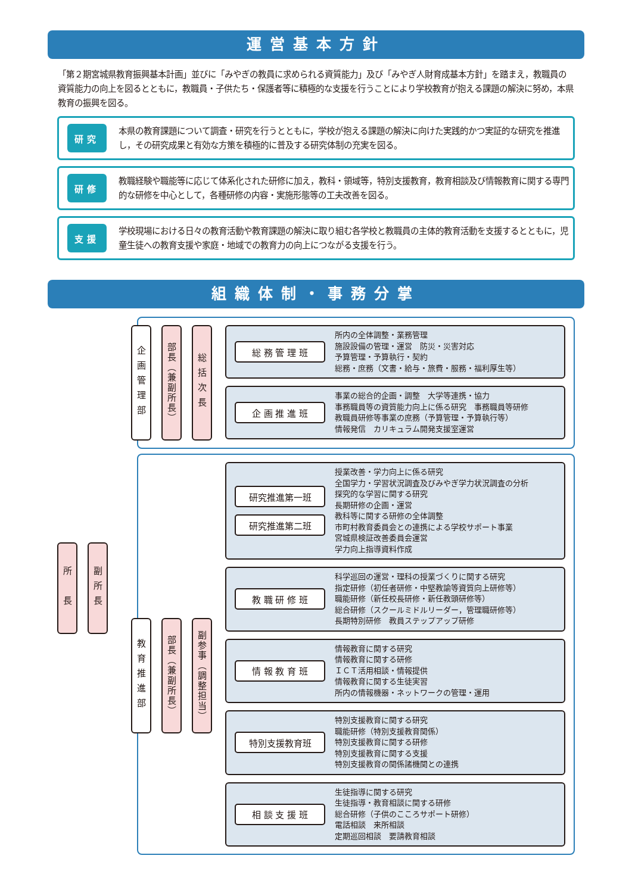運営基本方針
「第２期宮城県教育振興基本計画」並びに「みやぎの教員に求められる資質能力」及び「みやぎ人財育成基本方針」を踏まえ，教職員の資質能力の向上を図るとともに，教職員・子供たち・保護者等に積極的な支援を行うことにより学校教育が抱える課題の解決に努め，本県教育の振興を図る。
研究
本県の教育課題について調査・研究を行うとともに，学校が抱える課題の解決に向けた実践的かつ実証的な研究を推進し，その研究成果と有効な方策を積極的に普及する研究体制の充実を図る。
研修
教職経験や職能等に応じて体系化された研修に加え，教科・領域等，特別支援教育，教育相談及び情報教育に関する専門的な研修を中心として，各種研修の内容・実施形態等の工夫改善を図る。
支援
学校現場における日々の教育活動や教育課題の解決に取り組む各学校と教職員の主体的教育活動を支援するとともに，児童生徒への教育支援や家庭・地域での教育力の向上につながる支援を行う。
組織体制・事務分掌
所　長
副所長
企画管理部
部長（兼副所長）
総括次長
総 務 管 理 班
所内の全体調整・業務管理
施設設備の管理・運営　防災・災害対応
予算管理・予算執行・契約
総務・庶務（文書・給与・旅費・服務・福利厚生等）
企 画 推 進 班
事業の総合的企画・調整　大学等連携・協力
事務職員等の資質能力向上に係る研究　事務職員等研修
教職員研修等事業の庶務（予算管理・予算執行等）
情報発信　カリキュラム開発支援室運営
教育推進部
部長（兼副所長）
副参事（調整担当）
研究推進第一班
研究推進第二班
授業改善・学力向上に係る研究
全国学力・学習状況調査及びみやぎ学力状況調査の分析
探究的な学習に関する研究
長期研修の企画・運営
教科等に関する研修の全体調整
市町村教育委員会との連携による学校サポート事業
宮城県検証改善委員会運営
学力向上指導資料作成
教 職 研 修 班
科学巡回の運営・理科の授業づくりに関する研究
指定研修（初任者研修・中堅教諭等資質向上研修等）
職能研修（新任校長研修・新任教頭研修等）
総合研修（スクールミドルリーダー，管理職研修等）
長期特別研修　教員ステップアップ研修
情 報 教 育 班
情報教育に関する研究
情報教育に関する研修
ＩＣＴ活用相談・情報提供
情報教育に関する生徒実習
所内の情報機器・ネットワークの管理・運用
特別支援教育班
特別支援教育に関する研究
職能研修（特別支援教育関係）
特別支援教育に関する研修
特別支援教育に関する支援
特別支援教育の関係諸機関との連携
相 談 支 援 班
生徒指導に関する研究
生徒指導・教育相談に関する研修
総合研修（子供のこころサポート研修）
電話相談　来所相談
定期巡回相談　要請教育相談